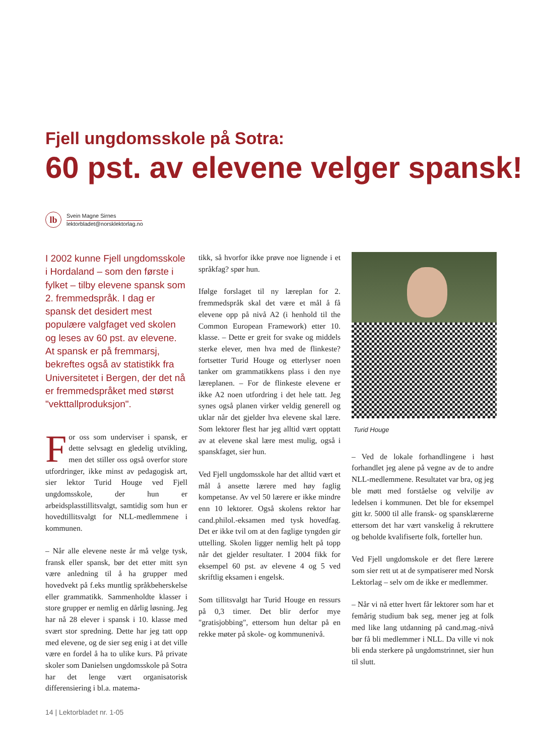Fjell ungdomsskole på Sotra:
60 pst. av elevene velger spansk!
lb
Svein Magne Sirnes
lektorbladet@norsklektorlag.no
I 2002 kunne Fjell ungdomsskole i Hordaland – som den første i fylket – tilby elevene spansk som 2. fremmedspråk. I dag er spansk det desidert mest populære valgfaget ved skolen og leses av 60 pst. av elevene. At spansk er på fremmarsj, bekreftes også av statistikk fra Universitetet i Bergen, der det nå er fremmedspråket med størst "vekttallproduksjon".
For oss som underviser i spansk, er dette selvsagt en gledelig utvikling, men det stiller oss også overfor store utfordringer, ikke minst av pedagogisk art, sier lektor Turid Houge ved Fjell ungdomsskole, der hun er arbeidsplasstillitsvalgt, samtidig som hun er hovedtillitsvalgt for NLL-medlemmene i kommunen.
– Når alle elevene neste år må velge tysk, fransk eller spansk, bør det etter mitt syn være anledning til å ha grupper med hovedvekt på f.eks muntlig språkbeherskelse eller grammatikk. Sammenholdte klasser i store grupper er nemlig en dårlig løsning. Jeg har nå 28 elever i spansk i 10. klasse med svært stor spredning. Dette har jeg tatt opp med elevene, og de sier seg enig i at det ville være en fordel å ha to ulike kurs. På private skoler som Danielsen ungdomsskole på Sotra har det lenge vært organisatorisk differensiering i bl.a. matema-
tikk, så hvorfor ikke prøve noe lignende i et språkfag? spør hun.
Ifølge forslaget til ny læreplan for 2. fremmedspråk skal det være et mål å få elevene opp på nivå A2 (i henhold til the Common European Framework) etter 10. klasse. – Dette er greit for svake og middels sterke elever, men hva med de flinkeste? fortsetter Turid Houge og etterlyser noen tanker om grammatikkens plass i den nye læreplanen. – For de flinkeste elevene er ikke A2 noen utfordring i det hele tatt. Jeg synes også planen virker veldig generell og uklar når det gjelder hva elevene skal lære. Som lektorer flest har jeg alltid vært opptatt av at elevene skal lære mest mulig, også i spanskfaget, sier hun.
Ved Fjell ungdomsskole har det alltid vært et mål å ansette lærere med høy faglig kompetanse. Av vel 50 lærere er ikke mindre enn 10 lektorer. Også skolens rektor har cand.philol.-eksamen med tysk hovedfag. Det er ikke tvil om at den faglige tyngden gir uttelling. Skolen ligger nemlig helt på topp når det gjelder resultater. I 2004 fikk for eksempel 60 pst. av elevene 4 og 5 ved skriftlig eksamen i engelsk.
Som tillitsvalgt har Turid Houge en ressurs på 0,3 timer. Det blir derfor mye "gratisjobbing", ettersom hun deltar på en rekke møter på skole- og kommunenivå.
Turid Houge
– Ved de lokale forhandlingene i høst forhandlet jeg alene på vegne av de to andre NLL-medlemmene. Resultatet var bra, og jeg ble møtt med forståelse og velvilje av ledelsen i kommunen. Det ble for eksempel gitt kr. 5000 til alle fransk- og spansklærerne ettersom det har vært vanskelig å rekruttere og beholde kvalifiserte folk, forteller hun.
Ved Fjell ungdomskole er det flere lærere som sier rett ut at de sympatiserer med Norsk Lektorlag – selv om de ikke er medlemmer.
– Når vi nå etter hvert får lektorer som har et femårig studium bak seg, mener jeg at folk med like lang utdanning på cand.mag.-nivå bør få bli medlemmer i NLL. Da ville vi nok bli enda sterkere på ungdomstrinnet, sier hun til slutt.
14 | Lektorbladet nr. 1-05